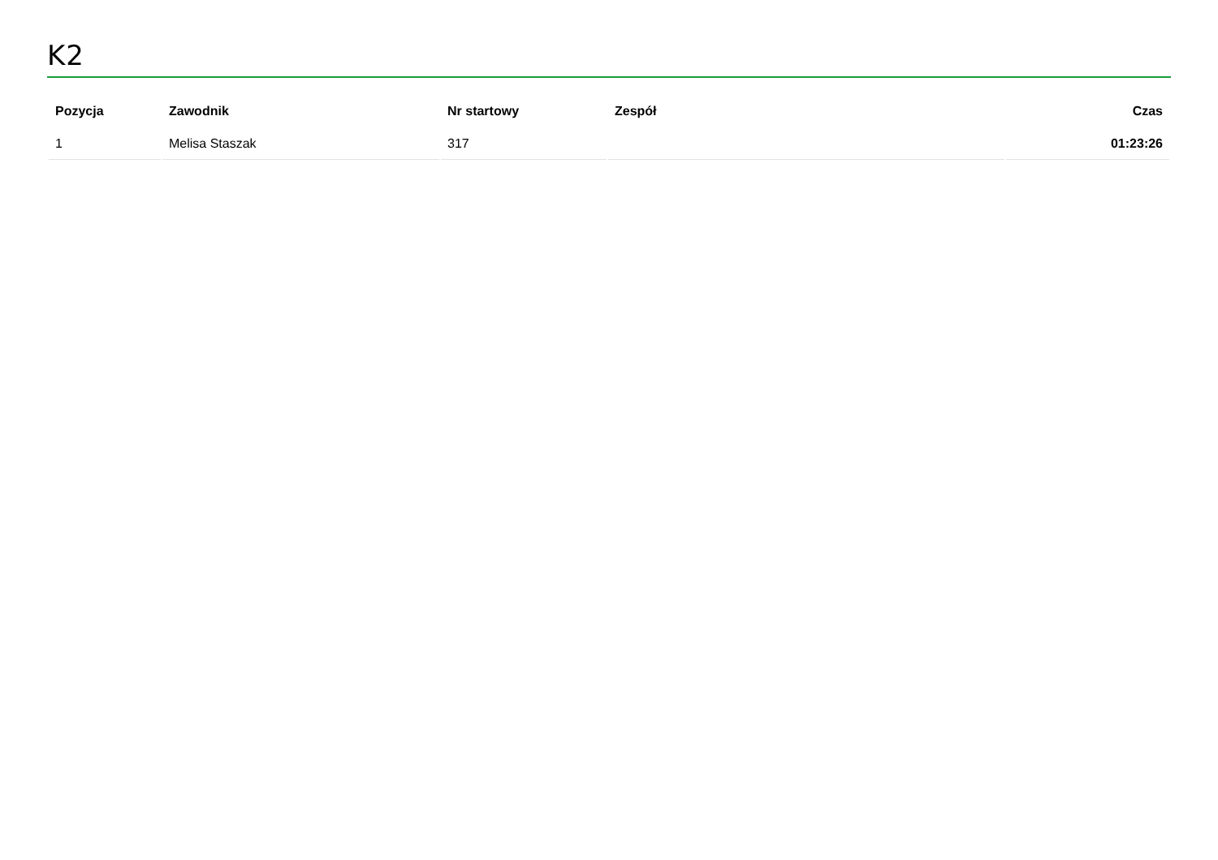K2
| Pozycja | Zawodnik | Nr startowy | Zespół | Czas |
| --- | --- | --- | --- | --- |
| 1 | Melisa Staszak | 317 | | 01:23:26 |